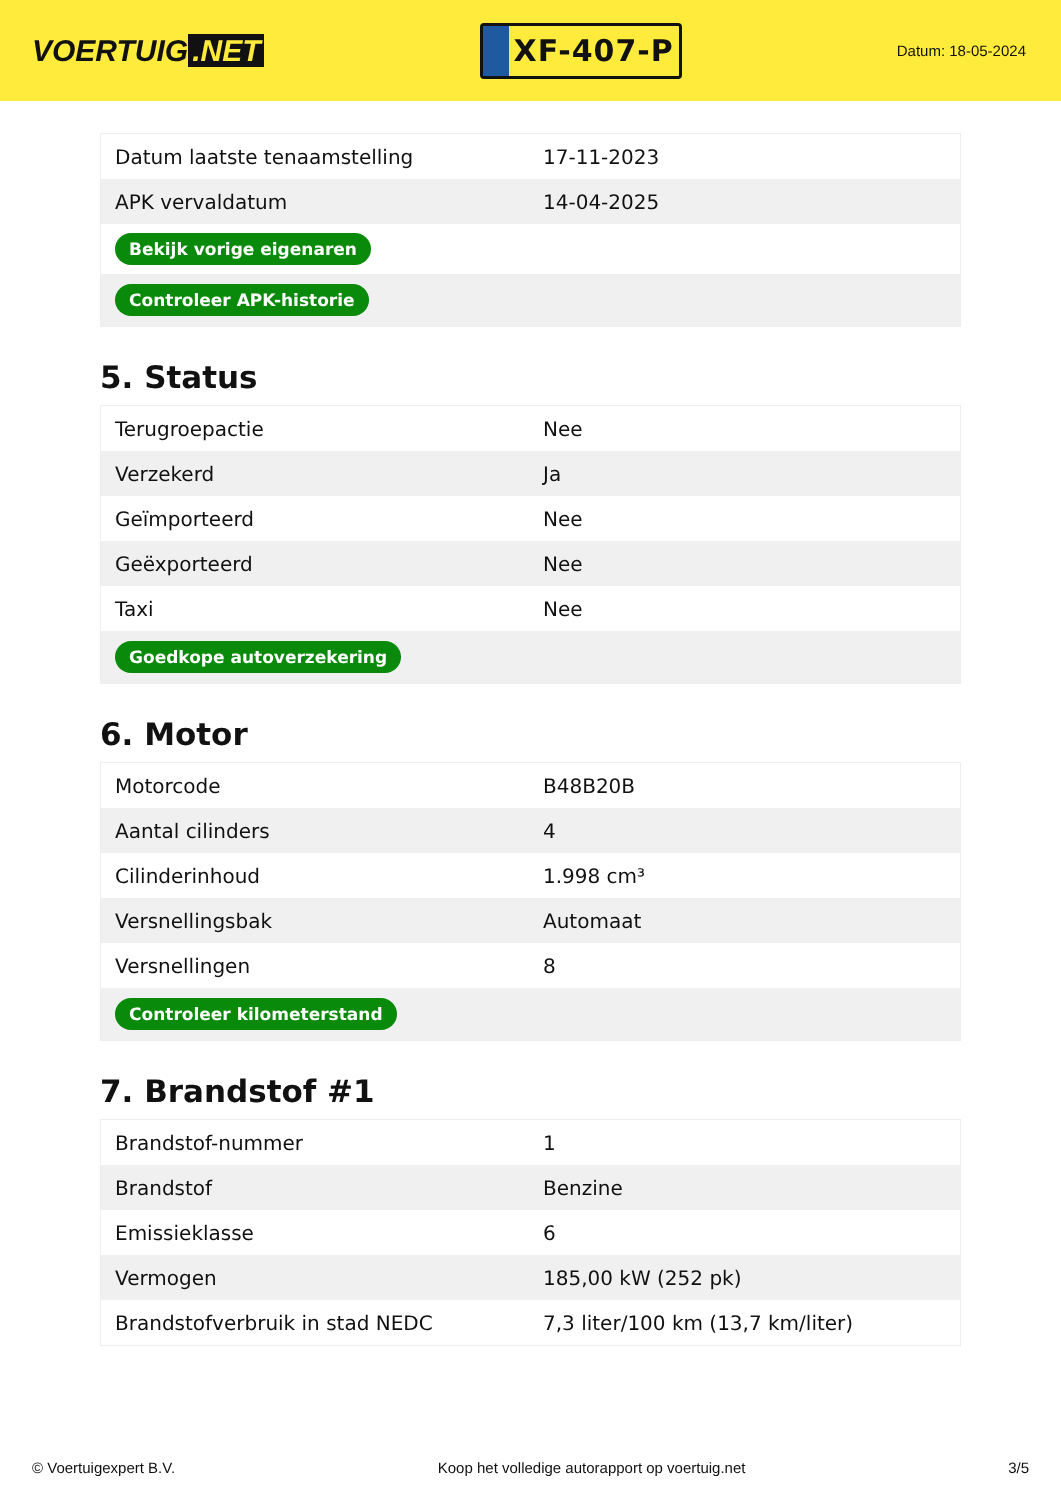VOERTUIG.NET
XF-407-P
Datum: 18-05-2024
| Datum laatste tenaamstelling | 17-11-2023 |
| APK vervaldatum | 14-04-2025 |
| Bekijk vorige eigenaren | |
| Controleer APK-historie | |
5. Status
| Terugroepactie | Nee |
| Verzekerd | Ja |
| Geïmporteerd | Nee |
| Geëxporteerd | Nee |
| Taxi | Nee |
| Goedkope autoverzekering | |
6. Motor
| Motorcode | B48B20B |
| Aantal cilinders | 4 |
| Cilinderinhoud | 1.998 cm³ |
| Versnellingsbak | Automaat |
| Versnellingen | 8 |
| Controleer kilometerstand | |
7. Brandstof #1
| Brandstof-nummer | 1 |
| Brandstof | Benzine |
| Emissieklasse | 6 |
| Vermogen | 185,00 kW (252 pk) |
| Brandstofverbruik in stad NEDC | 7,3 liter/100 km (13,7 km/liter) |
© Voertuigexpert B.V. Koop het volledige autorapport op voertuig.net 3/5